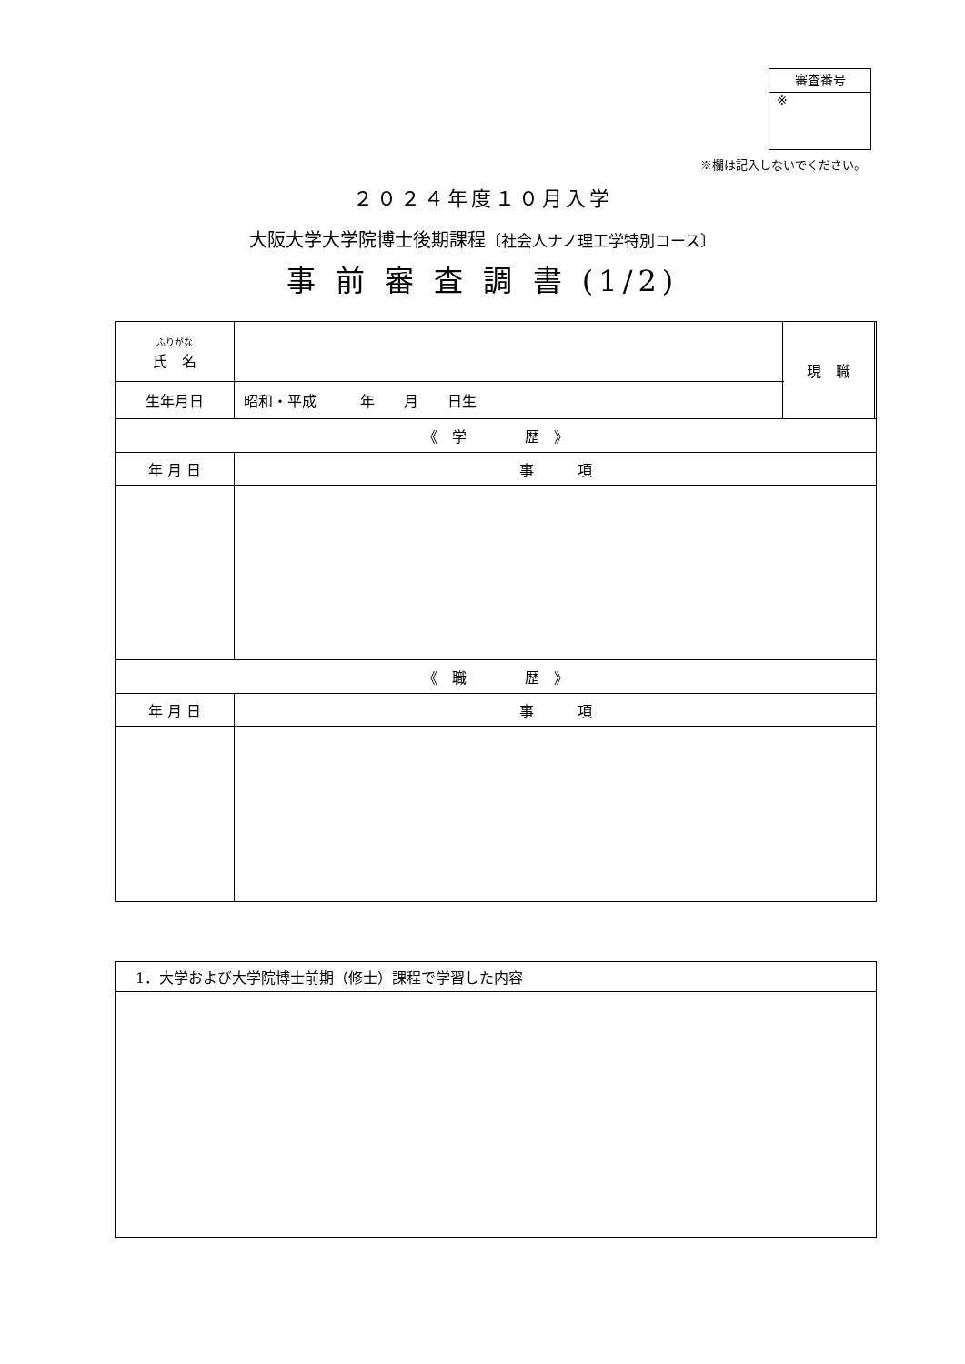審査番号
※
※欄は記入しないでください。
２０２４年度１０月入学
大阪大学大学院博士後期課程〔社会人ナノ理工学特別コース〕
事 前 審 査 調 書 (1/2)
| ふりがな 氏 名 | | 現 職 | |
| 生年月日 | 昭和・平成 年 月 日生 | | |
| 《 学 歴 》 | | | |
| 年 月 日 | 事 項 | | |
| 《 職 歴 》 | | | |
| 年 月 日 | 事 項 | | |
| 1．大学および大学院博士前期（修士）課程で学習した内容 |